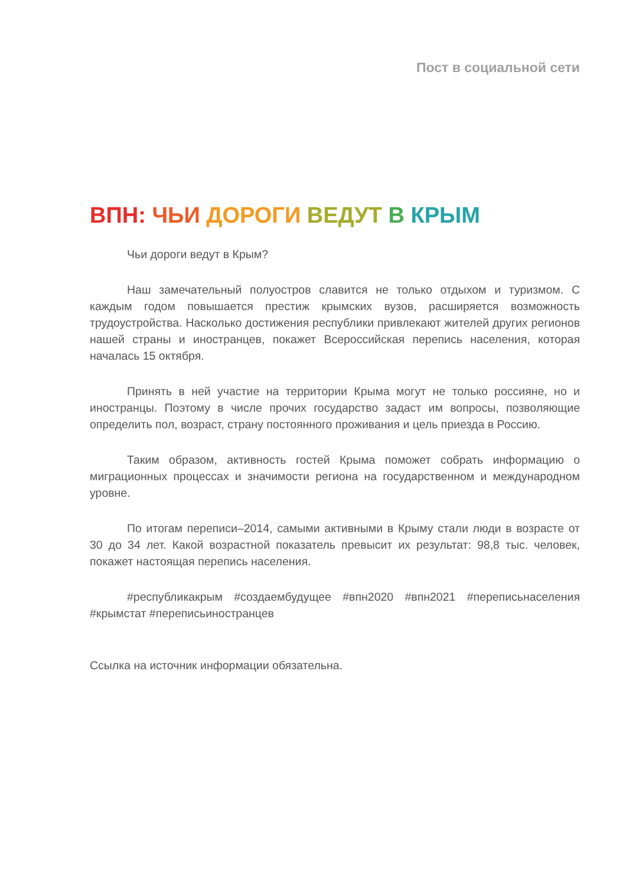Пост в социальной сети
ВПН: ЧЬИ ДОРОГИ ВЕДУТ В КРЫМ
Чьи дороги ведут в Крым?
Наш замечательный полуостров славится не только отдыхом и туризмом. С каждым годом повышается престиж крымских вузов, расширяется возможность трудоустройства. Насколько достижения республики привлекают жителей других регионов нашей страны и иностранцев, покажет Всероссийская перепись населения, которая началась 15 октября.
Принять в ней участие на территории Крыма могут не только россияне, но и иностранцы. Поэтому в числе прочих государство задаст им вопросы, позволяющие определить пол, возраст, страну постоянного проживания и цель приезда в Россию.
Таким образом, активность гостей Крыма поможет собрать информацию о миграционных процессах и значимости региона на государственном и международном уровне.
По итогам переписи–2014, самыми активными в Крыму стали люди в возрасте от 30 до 34 лет. Какой возрастной показатель превысит их результат: 98,8 тыс. человек, покажет настоящая перепись населения.
#республикакрым #создаембудущее #впн2020 #впн2021 #переписьнаселения #крымстат #переписьиностранцев
Ссылка на источник информации обязательна.